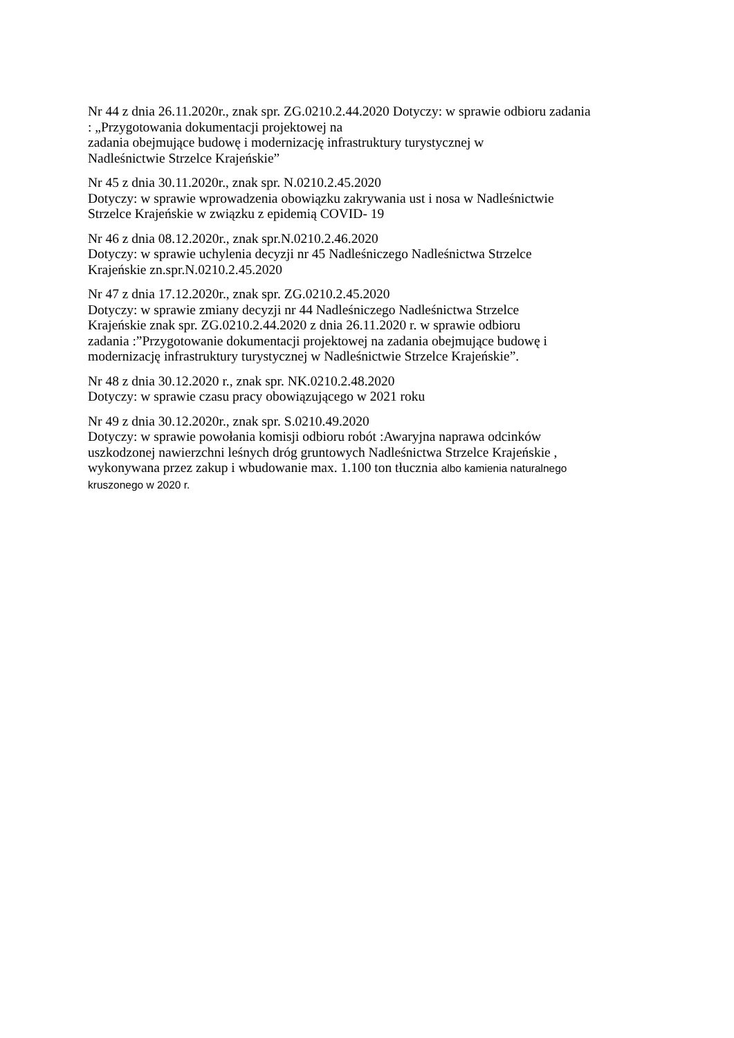Nr 44 z dnia 26.11.2020r., znak spr. ZG.0210.2.44.2020 Dotyczy: w sprawie odbioru zadania
: „Przygotowania dokumentacji projektowej na
zadania obejmujące budowę i modernizację infrastruktury turystycznej w
Nadleśnictwie Strzelce Krajeńskie”
Nr 45 z dnia 30.11.2020r., znak spr. N.0210.2.45.2020
Dotyczy: w sprawie wprowadzenia obowiązku zakrywania ust i nosa w Nadleśnictwie
Strzelce Krajeńskie w związku z epidemią COVID- 19
Nr 46 z dnia 08.12.2020r., znak spr.N.0210.2.46.2020
Dotyczy: w sprawie uchylenia decyzji nr 45 Nadleśniczego Nadleśnictwa Strzelce
Krajeńskie zn.spr.N.0210.2.45.2020
Nr 47 z dnia 17.12.2020r., znak spr. ZG.0210.2.45.2020
Dotyczy: w sprawie zmiany decyzji nr 44 Nadleśniczego Nadleśnictwa Strzelce
Krajeńskie znak spr. ZG.0210.2.44.2020 z dnia 26.11.2020 r. w sprawie odbioru
zadania :”Przygotowanie dokumentacji projektowej na zadania obejmujące budowę i
modernizację infrastruktury turystycznej w Nadleśnictwie Strzelce Krajeńskie”.
Nr 48 z dnia 30.12.2020 r., znak spr. NK.0210.2.48.2020
Dotyczy: w sprawie czasu pracy obowiązującego w 2021 roku
Nr 49 z dnia 30.12.2020r., znak spr. S.0210.49.2020
Dotyczy: w sprawie powołania komisji odbioru robót :Awaryjna naprawa odcinków
uszkodzonej nawierzchni leśnych dróg gruntowych Nadleśnictwa Strzelce Krajeńskie ,
wykonywana przez zakup i wbudowanie max. 1.100 ton tłucznia albo kamienia naturalnego
kruszonego w 2020 r.